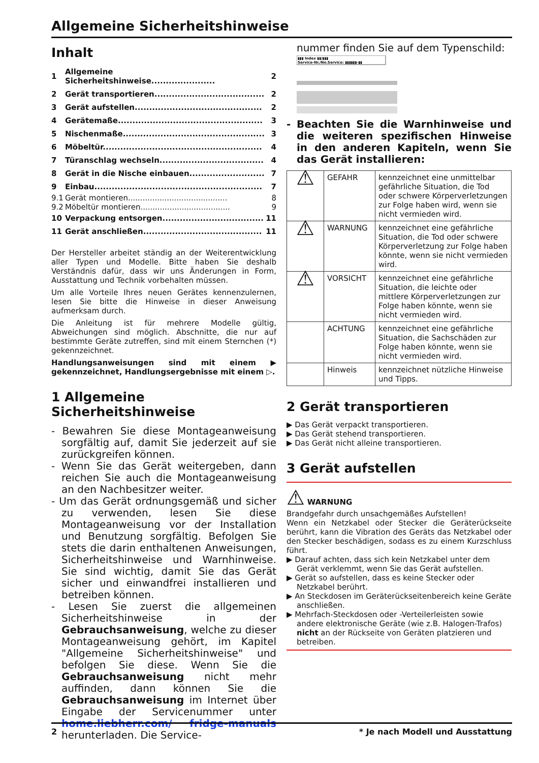Allgemeine Sicherheitshinweise
Inhalt
| 1 | Allgemeine Sicherheitshinweise...................... | 2 |
| 2 | Gerät transportieren...................................... | 2 |
| 3 | Gerät aufstellen............................................ | 2 |
| 4 | Gerätemaße.................................................. | 3 |
| 5 | Nischenmaße................................................. | 3 |
| 6 | Möbeltür....................................................... | 4 |
| 7 | Türanschlag wechseln.................................... | 4 |
| 8 | Gerät in die Nische einbauen.......................... | 7 |
| 9 | Einbau.......................................................... | 7 |
| 9.1 | Gerät montieren......................................... | 8 |
| 9.2 | Möbeltür montieren..................................... | 9 |
| 10 | Verpackung entsorgen................................... | 11 |
| 11 | Gerät anschließen......................................... | 11 |
Der Hersteller arbeitet ständig an der Weiterentwicklung aller Typen und Modelle. Bitte haben Sie deshalb Verständnis dafür, dass wir uns Änderungen in Form, Ausstattung und Technik vorbehalten müssen.
Um alle Vorteile Ihres neuen Gerätes kennenzulernen, lesen Sie bitte die Hinweise in dieser Anweisung aufmerksam durch.
Die Anleitung ist für mehrere Modelle gültig, Abweichungen sind möglich. Abschnitte, die nur auf bestimmte Geräte zutreffen, sind mit einem Sternchen (*) gekennzeichnet.
Handlungsanweisungen sind mit einem ▶ gekennzeichnet, Handlungsergebnisse mit einem ▷.
1 Allgemeine Sicherheitshinweise
- Bewahren Sie diese Montageanweisung sorgfältig auf, damit Sie jederzeit auf sie zurückgreifen können.
- Wenn Sie das Gerät weitergeben, dann reichen Sie auch die Montageanweisung an den Nachbesitzer weiter.
- Um das Gerät ordnungsgemäß und sicher zu verwenden, lesen Sie diese Montageanweisung vor der Installation und Benutzung sorgfältig. Befolgen Sie stets die darin enthaltenen Anweisungen, Sicherheitshinweise und Warnhinweise. Sie sind wichtig, damit Sie das Gerät sicher und einwandfrei installieren und betreiben können.
- Lesen Sie zuerst die allgemeinen Sicherheitshinweise in der Gebrauchsanweisung, welche zu dieser Montageanweisung gehört, im Kapitel "Allgemeine Sicherheitshinweise" und befolgen Sie diese. Wenn Sie die Gebrauchsanweisung nicht mehr auffinden, dann können Sie die Gebrauchsanweisung im Internet über Eingabe der Servicenummer unter home.liebherr.com/ fridge-manuals herunterladen. Die Service-
nummer finden Sie auf dem Typenschild:
▮▮▮ Index ▮▮/▮▮▮
Service-Nr./No.Service: ▮▮▮▮▮▮-▮▮
- Beachten Sie die Warnhinweise und die weiteren spezifischen Hinweise in den anderen Kapiteln, wenn Sie das Gerät installieren:
| ⚠ | GEFAHR | kennzeichnet eine unmittelbar gefährliche Situation, die Tod oder schwere Körperverletzungen zur Folge haben wird, wenn sie nicht vermieden wird. |
| ⚠ | WARNUNG | kennzeichnet eine gefährliche Situation, die Tod oder schwere Körperverletzung zur Folge haben könnte, wenn sie nicht vermieden wird. |
| ⚠ | VORSICHT | kennzeichnet eine gefährliche Situation, die leichte oder mittlere Körperverletzungen zur Folge haben könnte, wenn sie nicht vermieden wird. |
| | ACHTUNG | kennzeichnet eine gefährliche Situation, die Sachschäden zur Folge haben könnte, wenn sie nicht vermieden wird. |
| | Hinweis | kennzeichnet nützliche Hinweise und Tipps. |
2 Gerät transportieren
▶ Das Gerät verpackt transportieren.
▶ Das Gerät stehend transportieren.
▶ Das Gerät nicht alleine transportieren.
3 Gerät aufstellen
⚠ WARNUNG
Brandgefahr durch unsachgemäßes Aufstellen!
Wenn ein Netzkabel oder Stecker die Geräterückseite berührt, kann die Vibration des Geräts das Netzkabel oder den Stecker beschädigen, sodass es zu einem Kurzschluss führt.
▶ Darauf achten, dass sich kein Netzkabel unter dem Gerät verklemmt, wenn Sie das Gerät aufstellen.
▶ Gerät so aufstellen, dass es keine Stecker oder Netzkabel berührt.
▶ An Steckdosen im Geräterückseitenbereich keine Geräte anschließen.
▶ Mehrfach-Steckdosen oder -Verteilerleisten sowie andere elektronische Geräte (wie z.B. Halogen-Trafos) nicht an der Rückseite von Geräten platzieren und betreiben.
2 * Je nach Modell und Ausstattung